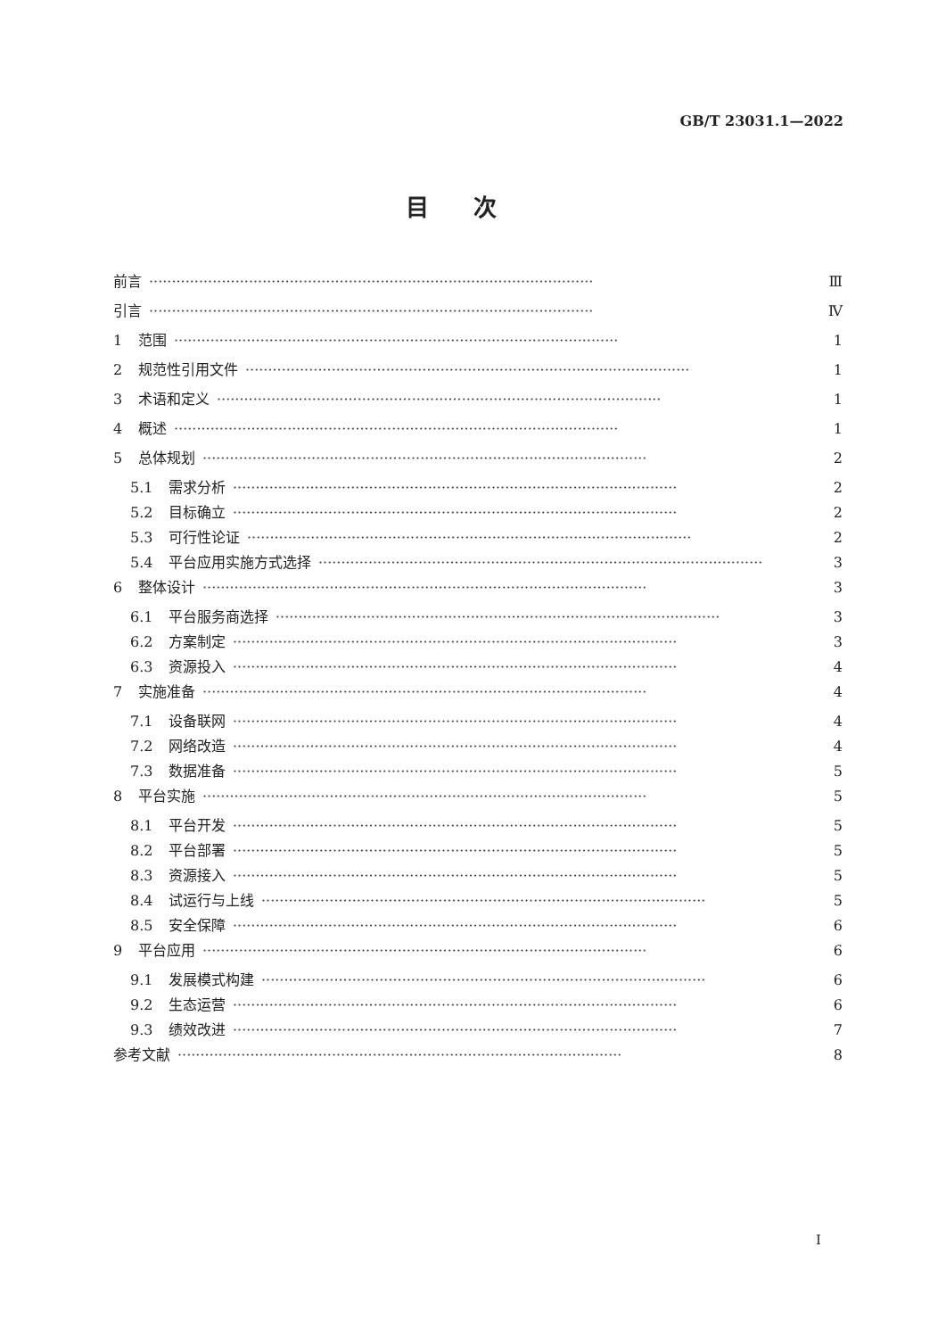GB/T 23031.1—2022
目次
前言 ·································································································· Ⅲ
引言 ·································································································· Ⅳ
1 范围 ·································································································· 1
2 规范性引用文件 ·································································································· 1
3 术语和定义 ·································································································· 1
4 概述 ·································································································· 1
5 总体规划 ·································································································· 2
5.1 需求分析 ·································································································· 2
5.2 目标确立 ·································································································· 2
5.3 可行性论证 ·································································································· 2
5.4 平台应用实施方式选择 ·································································································· 3
6 整体设计 ·································································································· 3
6.1 平台服务商选择 ·································································································· 3
6.2 方案制定 ·································································································· 3
6.3 资源投入 ·································································································· 4
7 实施准备 ·································································································· 4
7.1 设备联网 ·································································································· 4
7.2 网络改造 ·································································································· 4
7.3 数据准备 ·································································································· 5
8 平台实施 ·································································································· 5
8.1 平台开发 ·································································································· 5
8.2 平台部署 ·································································································· 5
8.3 资源接入 ·································································································· 5
8.4 试运行与上线 ·································································································· 5
8.5 安全保障 ·································································································· 6
9 平台应用 ·································································································· 6
9.1 发展模式构建 ·································································································· 6
9.2 生态运营 ·································································································· 6
9.3 绩效改进 ·································································································· 7
参考文献 ·································································································· 8
I